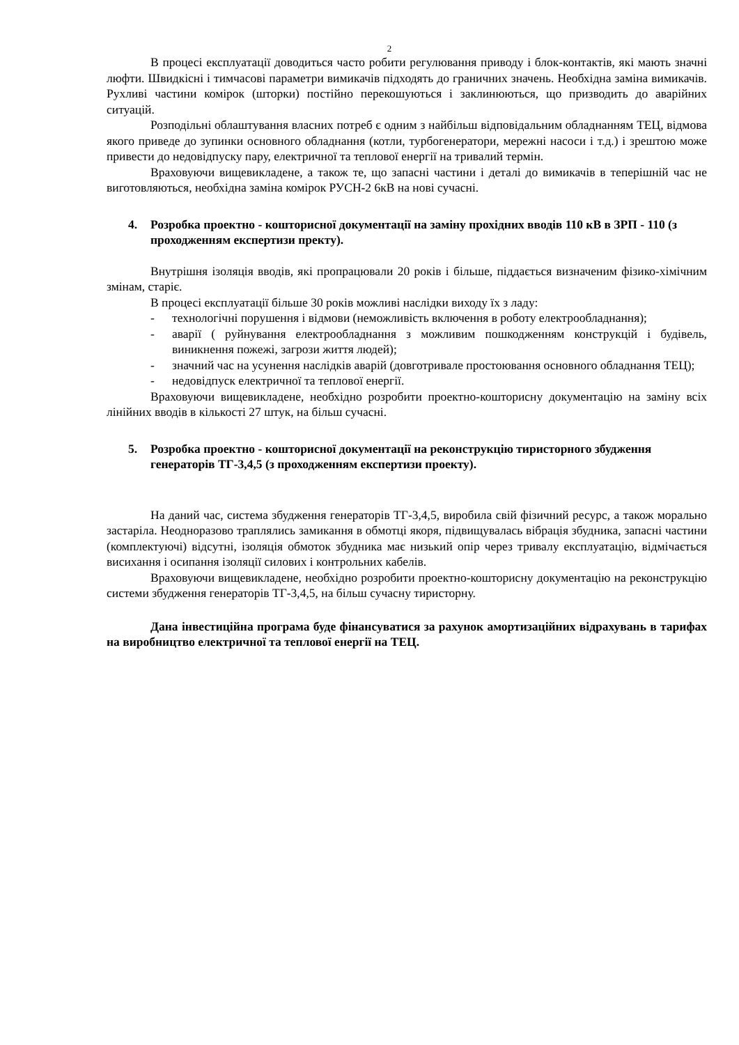2
В процесі експлуатації доводиться часто робити регулювання приводу і блок-контактів, які мають значні люфти. Швидкісні і тимчасові параметри вимикачів підходять до граничних значень. Необхідна заміна вимикачів. Рухливі частини комірок (шторки) постійно перекошуються і заклинюються, що призводить до аварійних ситуацій.
Розподільні облаштування власних потреб є одним з найбільш відповідальним обладнанням ТЕЦ, відмова якого приведе до зупинки основного обладнання (котли, турбогенератори, мережні насоси і т.д.) і зрештою може привести до недовідпуску пару, електричної та теплової енергії на тривалий термін.
Враховуючи вищевикладене, а також те, що запасні частини і деталі до вимикачів в теперішній час не виготовляються, необхідна заміна комірок РУСН-2 6кВ на нові сучасні.
4. Розробка проектно - кошторисної документації на заміну прохідних вводів 110 кВ в ЗРП - 110 (з проходженням експертизи пректу).
Внутрішня ізоляція вводів, які пропрацювали 20 років і більше, піддається визначеним фізико-хімічним змінам, старіє.
В процесі експлуатації більше 30 років можливі наслідки виходу їх з ладу:
- технологічні порушення і відмови (неможливість включення в роботу електрообладнання);
- аварії ( руйнування електрообладнання з можливим пошкодженням конструкцій і будівель, виникнення пожежі, загрози життя людей);
- значний час на усунення наслідків аварій (довготривале простоювання основного обладнання ТЕЦ);
- недовідпуск електричної та теплової енергії.
Враховуючи вищевикладене, необхідно розробити проектно-кошторисну документацію на заміну всіх лінійних вводів в кількості 27 штук, на більш сучасні.
5. Розробка проектно - кошторисної документації на реконструкцію тиристорного збудження генераторів ТГ-3,4,5 (з проходженням експертизи проекту).
На даний час, система збудження генераторів ТГ-3,4,5, виробила свій фізичний ресурс, а також морально застаріла. Неодноразово траплялись замикання в обмотці якоря, підвищувалась вібрація збудника, запасні частини (комплектуючі) відсутні, ізоляція обмоток збудника має низький опір через тривалу експлуатацію, відмічається висихання і осипання ізоляції силових і контрольних кабелів.
Враховуючи вищевикладене, необхідно розробити проектно-кошторисну документацію на реконструкцію системи збудження генераторів ТГ-3,4,5, на більш сучасну тиристорну.
Дана інвестиційна програма буде фінансуватися за рахунок амортизаційних відрахувань в тарифах на виробництво електричної та теплової енергії на ТЕЦ.